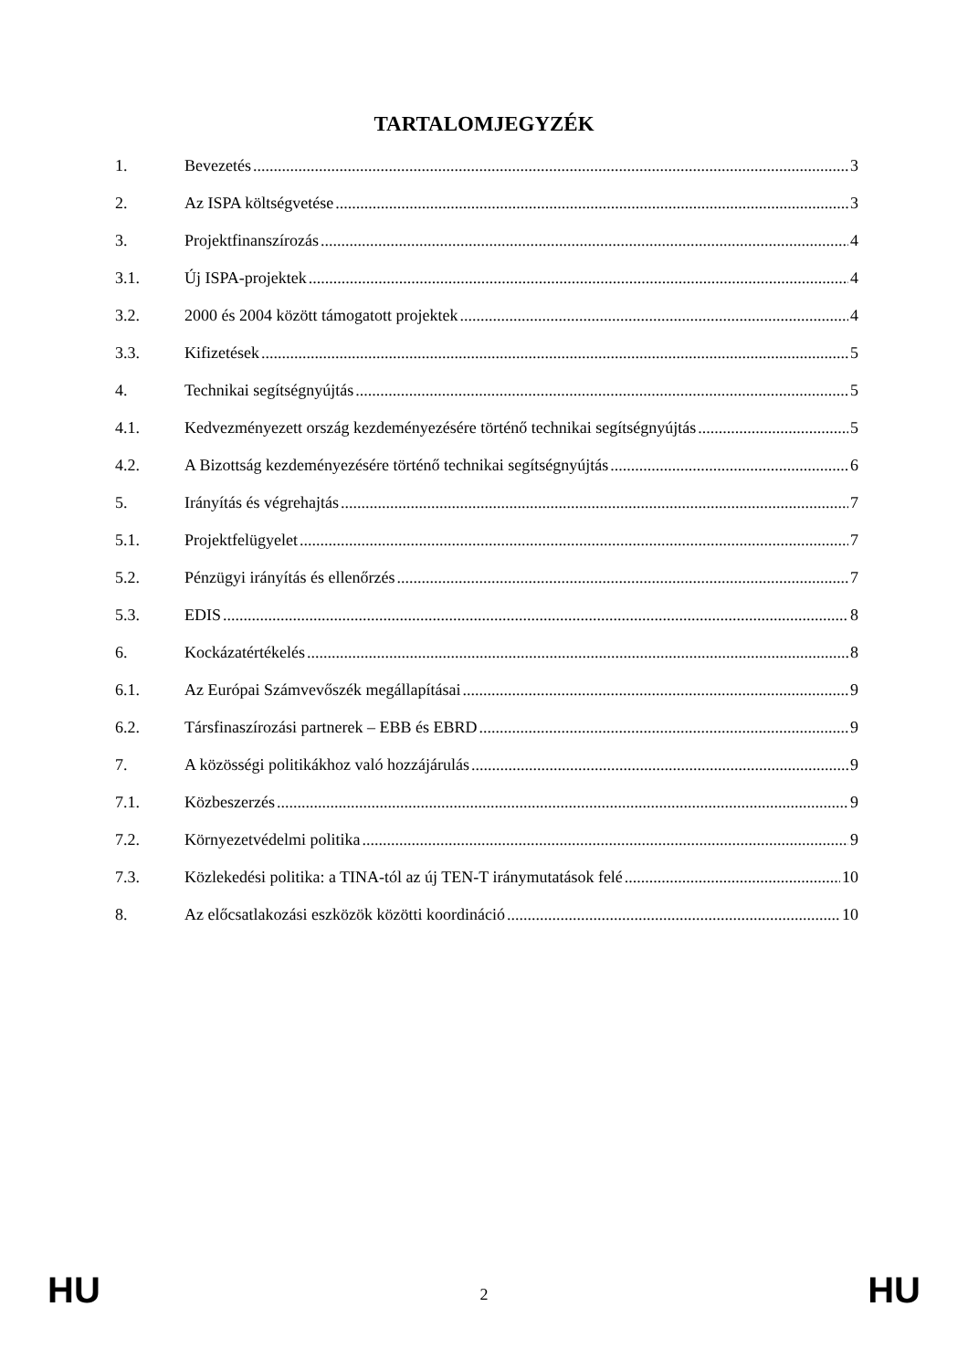TARTALOMJEGYZÉK
1. Bevezetés 3
2. Az ISPA költségvetése 3
3. Projektfinanszírozás 4
3.1. Új ISPA-projektek 4
3.2. 2000 és 2004 között támogatott projektek 4
3.3. Kifizetések 5
4. Technikai segítségnyújtás 5
4.1. Kedvezményezett ország kezdeményezésére történő technikai segítségnyújtás 5
4.2. A Bizottság kezdeményezésére történő technikai segítségnyújtás 6
5. Irányítás és végrehajtás 7
5.1. Projektfelügyelet 7
5.2. Pénzügyi irányítás és ellenőrzés 7
5.3. EDIS 8
6. Kockázatértékelés 8
6.1. Az Európai Számvevőszék megállapításai 9
6.2. Társfinaszírozási partnerek – EBB és EBRD 9
7. A közösségi politikákhoz való hozzájárulás 9
7.1. Közbeszerzés 9
7.2. Környezetvédelmi politika 9
7.3. Közlekedési politika: a TINA-tól az új TEN-T iránymutatások felé 10
8. Az előcsatlakozási eszközök közötti koordináció 10
HU 2 HU